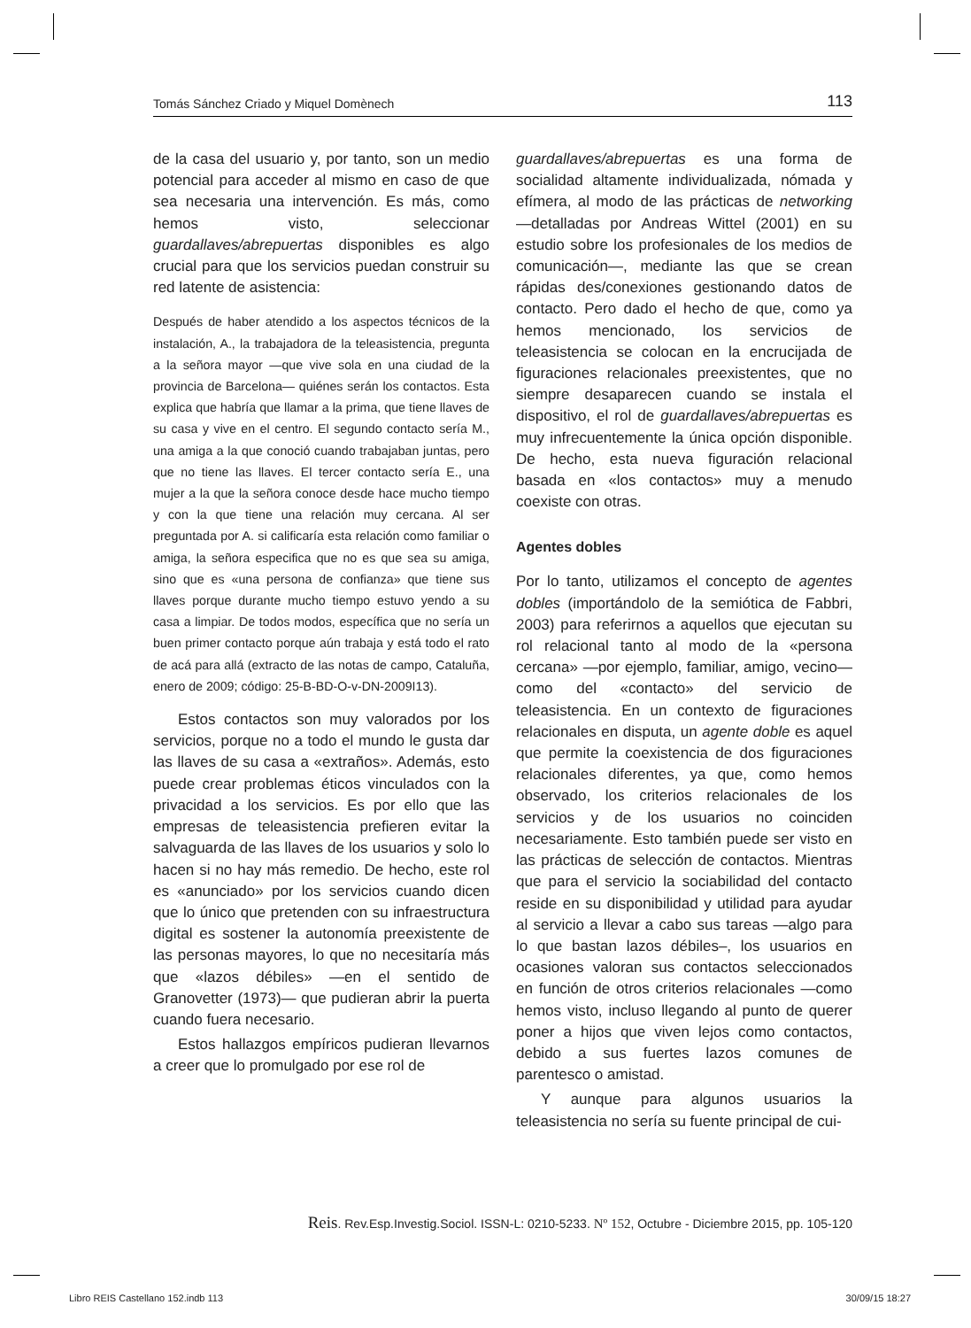Tomás Sánchez Criado y Miquel Domènech 113
de la casa del usuario y, por tanto, son un medio potencial para acceder al mismo en caso de que sea necesaria una intervención. Es más, como hemos visto, seleccionar guardallaves/abrepuertas disponibles es algo crucial para que los servicios puedan construir su red latente de asistencia:
Después de haber atendido a los aspectos técnicos de la instalación, A., la trabajadora de la teleasistencia, pregunta a la señora mayor —que vive sola en una ciudad de la provincia de Barcelona— quiénes serán los contactos. Esta explica que habría que llamar a la prima, que tiene llaves de su casa y vive en el centro. El segundo contacto sería M., una amiga a la que conoció cuando trabajaban juntas, pero que no tiene las llaves. El tercer contacto sería E., una mujer a la que la señora conoce desde hace mucho tiempo y con la que tiene una relación muy cercana. Al ser preguntada por A. si calificaría esta relación como familiar o amiga, la señora especifica que no es que sea su amiga, sino que es «una persona de confianza» que tiene sus llaves porque durante mucho tiempo estuvo yendo a su casa a limpiar. De todos modos, específica que no sería un buen primer contacto porque aún trabaja y está todo el rato de acá para allá (extracto de las notas de campo, Cataluña, enero de 2009; código: 25-B-BD-O-v-DN-2009I13).
Estos contactos son muy valorados por los servicios, porque no a todo el mundo le gusta dar las llaves de su casa a «extraños». Además, esto puede crear problemas éticos vinculados con la privacidad a los servicios. Es por ello que las empresas de teleasistencia prefieren evitar la salvaguarda de las llaves de los usuarios y solo lo hacen si no hay más remedio. De hecho, este rol es «anunciado» por los servicios cuando dicen que lo único que pretenden con su infraestructura digital es sostener la autonomía preexistente de las personas mayores, lo que no necesitaría más que «lazos débiles» —en el sentido de Granovetter (1973)— que pudieran abrir la puerta cuando fuera necesario.
Estos hallazgos empíricos pudieran llevarnos a creer que lo promulgado por ese rol de
guardallaves/abrepuertas es una forma de socialidad altamente individualizada, nómada y efímera, al modo de las prácticas de networking —detalladas por Andreas Wittel (2001) en su estudio sobre los profesionales de los medios de comunicación—, mediante las que se crean rápidas des/conexiones gestionando datos de contacto. Pero dado el hecho de que, como ya hemos mencionado, los servicios de teleasistencia se colocan en la encrucijada de figuraciones relacionales preexistentes, que no siempre desaparecen cuando se instala el dispositivo, el rol de guardallaves/abrepuertas es muy infrecuentemente la única opción disponible. De hecho, esta nueva figuración relacional basada en «los contactos» muy a menudo coexiste con otras.
Agentes dobles
Por lo tanto, utilizamos el concepto de agentes dobles (importándolo de la semiótica de Fabbri, 2003) para referirnos a aquellos que ejecutan su rol relacional tanto al modo de la «persona cercana» —por ejemplo, familiar, amigo, vecino— como del «contacto» del servicio de teleasistencia. En un contexto de figuraciones relacionales en disputa, un agente doble es aquel que permite la coexistencia de dos figuraciones relacionales diferentes, ya que, como hemos observado, los criterios relacionales de los servicios y de los usuarios no coinciden necesariamente. Esto también puede ser visto en las prácticas de selección de contactos. Mientras que para el servicio la sociabilidad del contacto reside en su disponibilidad y utilidad para ayudar al servicio a llevar a cabo sus tareas —algo para lo que bastan lazos débiles–, los usuarios en ocasiones valoran sus contactos seleccionados en función de otros criterios relacionales —como hemos visto, incluso llegando al punto de querer poner a hijos que viven lejos como contactos, debido a sus fuertes lazos comunes de parentesco o amistad.
Y aunque para algunos usuarios la teleasistencia no sería su fuente principal de cui-
Reis. Rev.Esp.Investig.Sociol. ISSN-L: 0210-5233. Nº 152, Octubre - Diciembre 2015, pp. 105-120
Libro REIS Castellano 152.indb 113
30/09/15 18:27